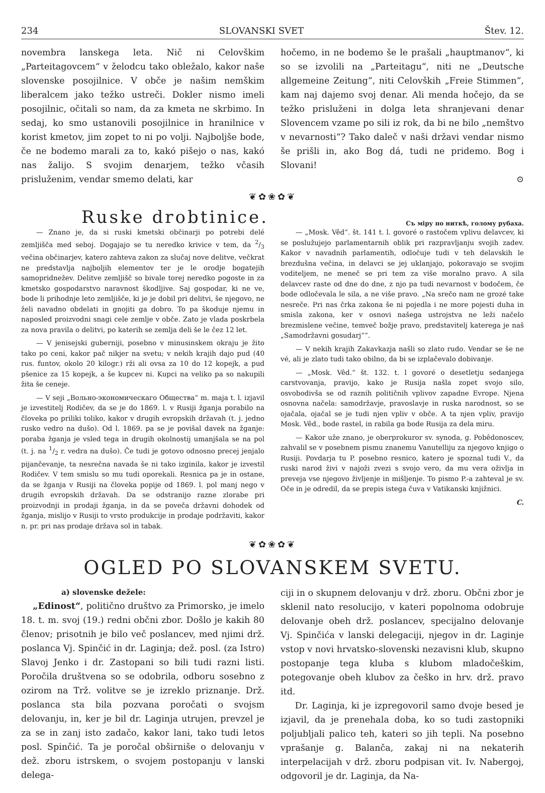234 SLOVANSKI SVET Štev. 12.
novembra lanskega leta. Nič ni Celovškim „Parteitagovcem“ v želodcu tako obležalo, kakor naše slovenske posojilnice. V obče je našim nemškim liberalcem jako težko ustreči. Dokler nismo imeli posojilnic, očitali so nam, da za kmeta ne skrbimo. In sedaj, ko smo ustanovili posojilnice in hranilnice v korist kmetov, jim zopet to ni po volji. Najboljše bode, če ne bodemo marali za to, kakó pišejo o nas, kakó nas žalijo. S svojim denarjem, težko včasih prisluženim, vendar smemo delati, kar
hočemo, in ne bodemo še le prašali „hauptmanov“, ki so se izvolili na „Parteitagu“, niti ne „Deutsche allgemeine Zeitung“, niti Celovških „Freie Stimmen“, kam naj dajemo svoj denar. Ali menda hočejo, da se težko prisluženi in dolga leta shranjevani denar Slovencem vzame po sili iz rok, da bi ne bilo „nemštvo v nevarnosti“? Tako daleč v naši državi vendar nismo še prišli in, ako Bog dá, tudi ne pridemo. Bog i Slovani!
⊙
❦✿❀✿❦
Ruske drobtinice.
Съ міру по ниткѣ, голому рубаха.
— Znano je, da si ruski kmetski občinarji po potrebi delé zemljišča med seboj. Dogajajo se tu neredko krivice v tem, da 2/3 večina občinarjev, katero zahteva zakon za slučaj nove delitve, večkrat ne predstavlja najboljih elementov ter je le orodje bogatejih samopridnežev. Delitve zemljišč so bivale torej neredko pogoste in za kmetsko gospodarstvo naravnost škodljive. Saj gospodar, ki ne ve, bode li prihodnje leto zemljišče, ki je je dobil pri delitvi, še njegovo, ne želi navadno obdelati in gnojiti ga dobro. To pa škoduje njemu in naposled proizvodni snagi cele zemlje v obče. Zato je vlada poskrbela za nova pravila o delitvi, po katerih se zemlja deli še le čez 12 let.
— V jenisejski guberniji, posebno v minusinskem okraju je žito tako po ceni, kakor pač nikjer na svetu; v nekih krajih dajo pud (40 rus. funtov, okolo 20 kilogr.) rži ali ovsa za 10 do 12 kopejk, a pud pšenice za 15 kopejk, a še kupcev ni. Kupci na veliko pa so nakupili žita še ceneje.
— V seji „Вольно-экономическаго Общества“ m. maja t. l. izjavil je izvestitelj Rodičev, da se je do 1869. l. v Rusiji žganja porabilo na človeka po priliki toliko, kakor v drugih evropskih državah (t. j. jedno rusko vedro na dušo). Od l. 1869. pa se je povišal davek na žganje: poraba žganja je vsled tega in drugih okolnostij umanjšala se na pol (t. j. na 1/2 r. vedra na dušo). Če tudi je gotovo odnosno precej jenjalo pijančevanje, ta nesrečna navada še ni tako izginila, kakor je izvestil Rodičev. V tem smislu so mu tudi oporekali. Resnica pa je in ostane, da se žganja v Rusiji na človeka popije od 1869. l. pol manj nego v drugih evropskih državah. Da se odstranijo razne zlorabe pri proizvodnji in prodaji žganja, in da se poveča državni dohodek od žganja, mislijo v Rusiji to vrsto produkcije in prodaje podržaviti, kakor n. pr. pri nas prodaje država sol in tabak.
— „Mosk. Vêd“. št. 141 t. l. govoré o rastočem vplivu delavcev, ki se poslužujejo parlamentarnih oblik pri razpravljanju svojih zadev. Kakor v navadnih parlamentih, odločuje tudi v teh delavskih le brezdušna večina, in delavci se jej uklanjajo, pokoravajo se svojim voditeljem, ne meneč se pri tem za više moralno pravo. A sila delavcev raste od dne do dne, z njo pa tudi nevarnost v bodočem, če bode odločevala le sila, a ne više pravo. „Na srečo nam ne grozé take nesreče. Pri nas črka zakona še ni pojedla i ne more pojesti duha in smisla zakona, ker v osnovi našega ustrojstva ne leži načelo brezmislene večine, temveč božje pravo, predstavitelj katerega je naš „Samodržavni gosudarj““.
— V nekih krajih Zakavkazja našli so zlato rudo. Vendar se še ne vé, ali je zlato tudi tako obilno, da bi se izplačevalo dobivanje.
— „Mosk. Vêd.“ št. 132. t. l govoré o desetletju sedanjega carstvovanja, pravijo, kako je Rusija našla zopet svojo silo, osvobodivša se od raznih političnih vplivov zapadne Evrope. Njena osnovna načela: samodržavje, pravoslavje in ruska narodnost, so se ojačala, ojačal se je tudi njen vpliv v obče. A ta njen vpliv, pravijo Mosk. Vêd., bode rastel, in rabila ga bode Rusija za dela miru.
— Kakor uže znano, je oberprokuror sv. synoda, g. Pobêdonoscev, zahvalil se v posebnem pismu znanemu Vanutelliju za njegovo knjigo o Rusiji. Povdarja tu P. posebno resnico, katero je spoznal tudi V., da ruski narod živi v najoži zvezi s svojo vero, da mu vera oživlja in preveja vse njegovo življenje in mišljenje. To pismo P.-a zahteval je sv. Oče in je odredil, da se prepis istega čuva v Vatikanski knjižnici.
C.
❦✿❀✿❦
OGLED PO SLOVANSKEM SVETU.
a) slovenske dežele:
„Edinost“, politično društvo za Primorsko, je imelo 18. t. m. svoj (19.) redni občni zbor. Došlo je kakih 80 členov; prisotnih je bilo več poslancev, med njimi drž. poslanca Vj. Spinčić in dr. Laginja; dež. posl. (za Istro) Slavoj Jenko i dr. Zastopani so bili tudi razni listi. Poročila društvena so se odobrila, odboru sosebno z ozirom na Trž. volitve se je izreklo priznanje. Drž. poslanca sta bila pozvana poročati o svojsm delovanju, in, ker je bil dr. Laginja utrujen, prevzel je za se in zanj isto zadačo, kakor lani, tako tudi letos posl. Spinčić. Ta je poročal obširniše o delovanju v dež. zboru istrskem, o svojem postopanju v lanski delega-
ciji in o skupnem delovanju v drž. zboru. Občni zbor je sklenil nato resolucijo, v kateri popolnoma odobruje delovanje obeh drž. poslancev, specijalno delovanje Vj. Spinčića v lanski delegaciji, njegov in dr. Laginje vstop v novi hrvatsko-slovenski nezavisni klub, skupno postopanje tega kluba s klubom mladočeškim, potegovanje obeh klubov za češko in hrv. drž. pravo itd.
Dr. Laginja, ki je izpregovoril samo dvoje besed je izjavil, da je prenehala doba, ko so tudi zastopniki poljubljali palico teh, kateri so jih tepli. Na posebno vprašanje g. Balanča, zakaj ni na nekaterih interpelacijah v drž. zboru podpisan vit. Iv. Nabergoj, odgovoril je dr. Laginja, da Na-